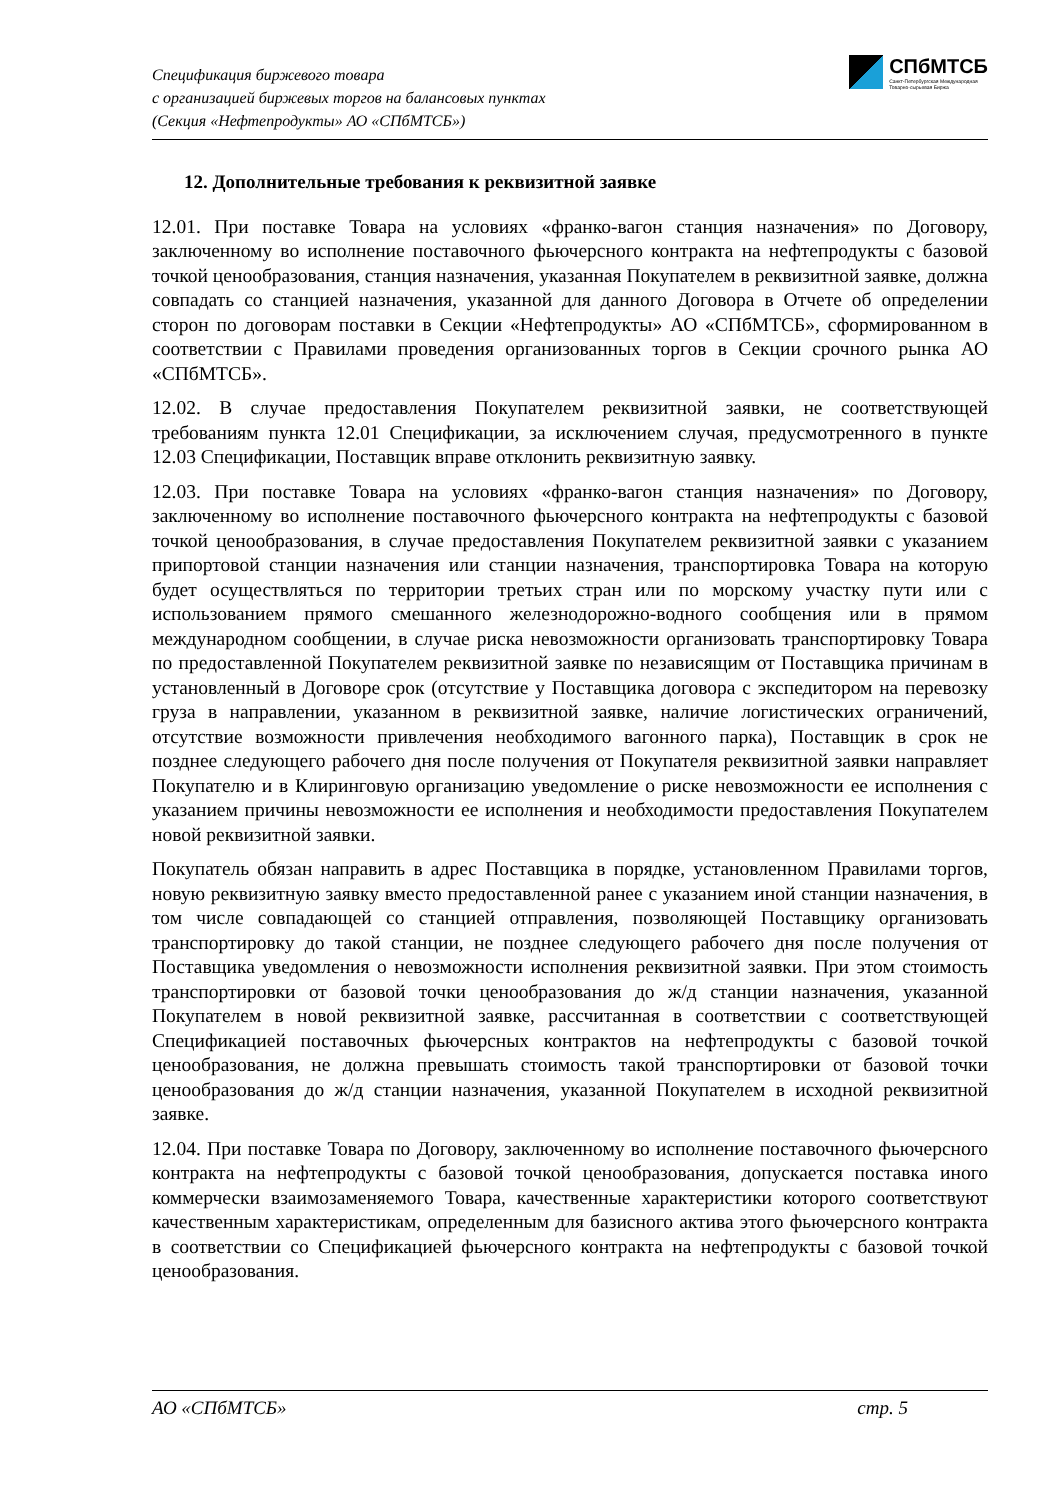Спецификация биржевого товара
с организацией биржевых торгов на балансовых пунктах
(Секция «Нефтепродукты» АО «СПбМТСБ»)
СПбМТСБ
Санкт-Петербургская Международная
Товарно-сырьевая Биржа
12. Дополнительные требования к реквизитной заявке
12.01. При поставке Товара на условиях «франко-вагон станция назначения» по Договору, заключенному во исполнение поставочного фьючерсного контракта на нефтепродукты с базовой точкой ценообразования, станция назначения, указанная Покупателем в реквизитной заявке, должна совпадать со станцией назначения, указанной для данного Договора в Отчете об определении сторон по договорам поставки в Секции «Нефтепродукты» АО «СПбМТСБ», сформированном в соответствии с Правилами проведения организованных торгов в Секции срочного рынка АО «СПбМТСБ».
12.02. В случае предоставления Покупателем реквизитной заявки, не соответствующей требованиям пункта 12.01 Спецификации, за исключением случая, предусмотренного в пункте 12.03 Спецификации, Поставщик вправе отклонить реквизитную заявку.
12.03. При поставке Товара на условиях «франко-вагон станция назначения» по Договору, заключенному во исполнение поставочного фьючерсного контракта на нефтепродукты с базовой точкой ценообразования, в случае предоставления Покупателем реквизитной заявки с указанием припортовой станции назначения или станции назначения, транспортировка Товара на которую будет осуществляться по территории третьих стран или по морскому участку пути или с использованием прямого смешанного железнодорожно-водного сообщения или в прямом международном сообщении, в случае риска невозможности организовать транспортировку Товара по предоставленной Покупателем реквизитной заявке по независящим от Поставщика причинам в установленный в Договоре срок (отсутствие у Поставщика договора с экспедитором на перевозку груза в направлении, указанном в реквизитной заявке, наличие логистических ограничений, отсутствие возможности привлечения необходимого вагонного парка), Поставщик в срок не позднее следующего рабочего дня после получения от Покупателя реквизитной заявки направляет Покупателю и в Клиринговую организацию уведомление о риске невозможности ее исполнения с указанием причины невозможности ее исполнения и необходимости предоставления Покупателем новой реквизитной заявки.
Покупатель обязан направить в адрес Поставщика в порядке, установленном Правилами торгов, новую реквизитную заявку вместо предоставленной ранее с указанием иной станции назначения, в том числе совпадающей со станцией отправления, позволяющей Поставщику организовать транспортировку до такой станции, не позднее следующего рабочего дня после получения от Поставщика уведомления о невозможности исполнения реквизитной заявки. При этом стоимость транспортировки от базовой точки ценообразования до ж/д станции назначения, указанной Покупателем в новой реквизитной заявке, рассчитанная в соответствии с соответствующей Спецификацией поставочных фьючерсных контрактов на нефтепродукты с базовой точкой ценообразования, не должна превышать стоимость такой транспортировки от базовой точки ценообразования до ж/д станции назначения, указанной Покупателем в исходной реквизитной заявке.
12.04. При поставке Товара по Договору, заключенному во исполнение поставочного фьючерсного контракта на нефтепродукты с базовой точкой ценообразования, допускается поставка иного коммерчески взаимозаменяемого Товара, качественные характеристики которого соответствуют качественным характеристикам, определенным для базисного актива этого фьючерсного контракта в соответствии со Спецификацией фьючерсного контракта на нефтепродукты с базовой точкой ценообразования.
АО «СПбМТСБ» стр. 5